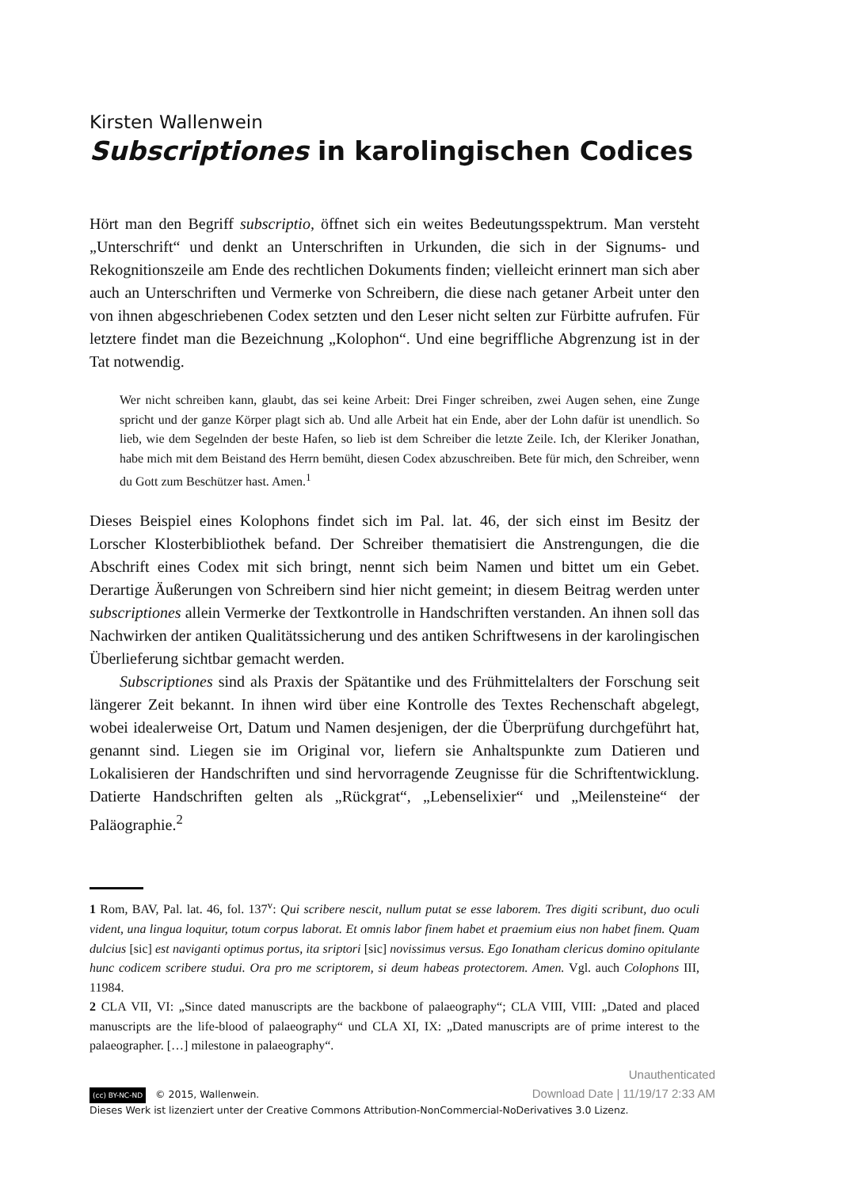Kirsten Wallenwein
Subscriptiones in karolingischen Codices
Hört man den Begriff subscriptio, öffnet sich ein weites Bedeutungsspektrum. Man versteht „Unterschrift“ und denkt an Unterschriften in Urkunden, die sich in der Signums- und Rekognitionszeile am Ende des rechtlichen Dokuments finden; vielleicht erinnert man sich aber auch an Unterschriften und Vermerke von Schreibern, die diese nach getaner Arbeit unter den von ihnen abgeschriebenen Codex setzten und den Leser nicht selten zur Fürbitte aufrufen. Für letztere findet man die Bezeichnung „Kolophon“. Und eine begriffliche Abgrenzung ist in der Tat notwendig.
Wer nicht schreiben kann, glaubt, das sei keine Arbeit: Drei Finger schreiben, zwei Augen sehen, eine Zunge spricht und der ganze Körper plagt sich ab. Und alle Arbeit hat ein Ende, aber der Lohn dafür ist unendlich. So lieb, wie dem Segelnden der beste Hafen, so lieb ist dem Schreiber die letzte Zeile. Ich, der Kleriker Jonathan, habe mich mit dem Beistand des Herrn bemüht, diesen Codex abzuschreiben. Bete für mich, den Schreiber, wenn du Gott zum Beschützer hast. Amen.<sup>1</sup>
Dieses Beispiel eines Kolophons findet sich im Pal. lat. 46, der sich einst im Besitz der Lorscher Klosterbibliothek befand. Der Schreiber thematisiert die Anstrengungen, die die Abschrift eines Codex mit sich bringt, nennt sich beim Namen und bittet um ein Gebet. Derartige Äußerungen von Schreibern sind hier nicht gemeint; in diesem Beitrag werden unter subscriptiones allein Vermerke der Textkontrolle in Handschriften verstanden. An ihnen soll das Nachwirken der antiken Qualitätssicherung und des antiken Schriftwesens in der karolingischen Überlieferung sichtbar gemacht werden.
Subscriptiones sind als Praxis der Spätantike und des Frühmittelalters der Forschung seit längerer Zeit bekannt. In ihnen wird über eine Kontrolle des Textes Rechenschaft abgelegt, wobei idealerweise Ort, Datum und Namen desjenigen, der die Überprüfung durchgeführt hat, genannt sind. Liegen sie im Original vor, liefern sie Anhaltspunkte zum Datieren und Lokalisieren der Handschriften und sind hervorragende Zeugnisse für die Schriftentwicklung. Datierte Handschriften gelten als „Rückgrat“, „Lebenselixier“ und „Meilensteine“ der Paläographie.<sup>2</sup>
1 Rom, BAV, Pal. lat. 46, fol. 137<sup>v</sup>: Qui scribere nescit, nullum putat se esse laborem. Tres digiti scribunt, duo oculi vident, una lingua loquitur, totum corpus laborat. Et omnis labor finem habet et praemium eius non habet finem. Quam dulcius [sic] est naviganti optimus portus, ita sriptori [sic] novissimus versus. Ego Ionatham clericus domino opitulante hunc codicem scribere studui. Ora pro me scriptorem, si deum habeas protectorem. Amen. Vgl. auch Colophons III, 11984.
2 CLA VII, VI: „Since dated manuscripts are the backbone of palaeography“; CLA VIII, VIII: „Dated and placed manuscripts are the life-blood of palaeography“ und CLA XI, IX: „Dated manuscripts are of prime interest to the palaeographer. […] milestone in palaeography“.
(cc) BY-NC-ND © 2015, Wallenwein.
Dieses Werk ist lizenziert unter der Creative Commons Attribution-NonCommercial-NoDerivatives 3.0 Lizenz.
Unauthenticated
Download Date | 11/19/17 2:33 AM